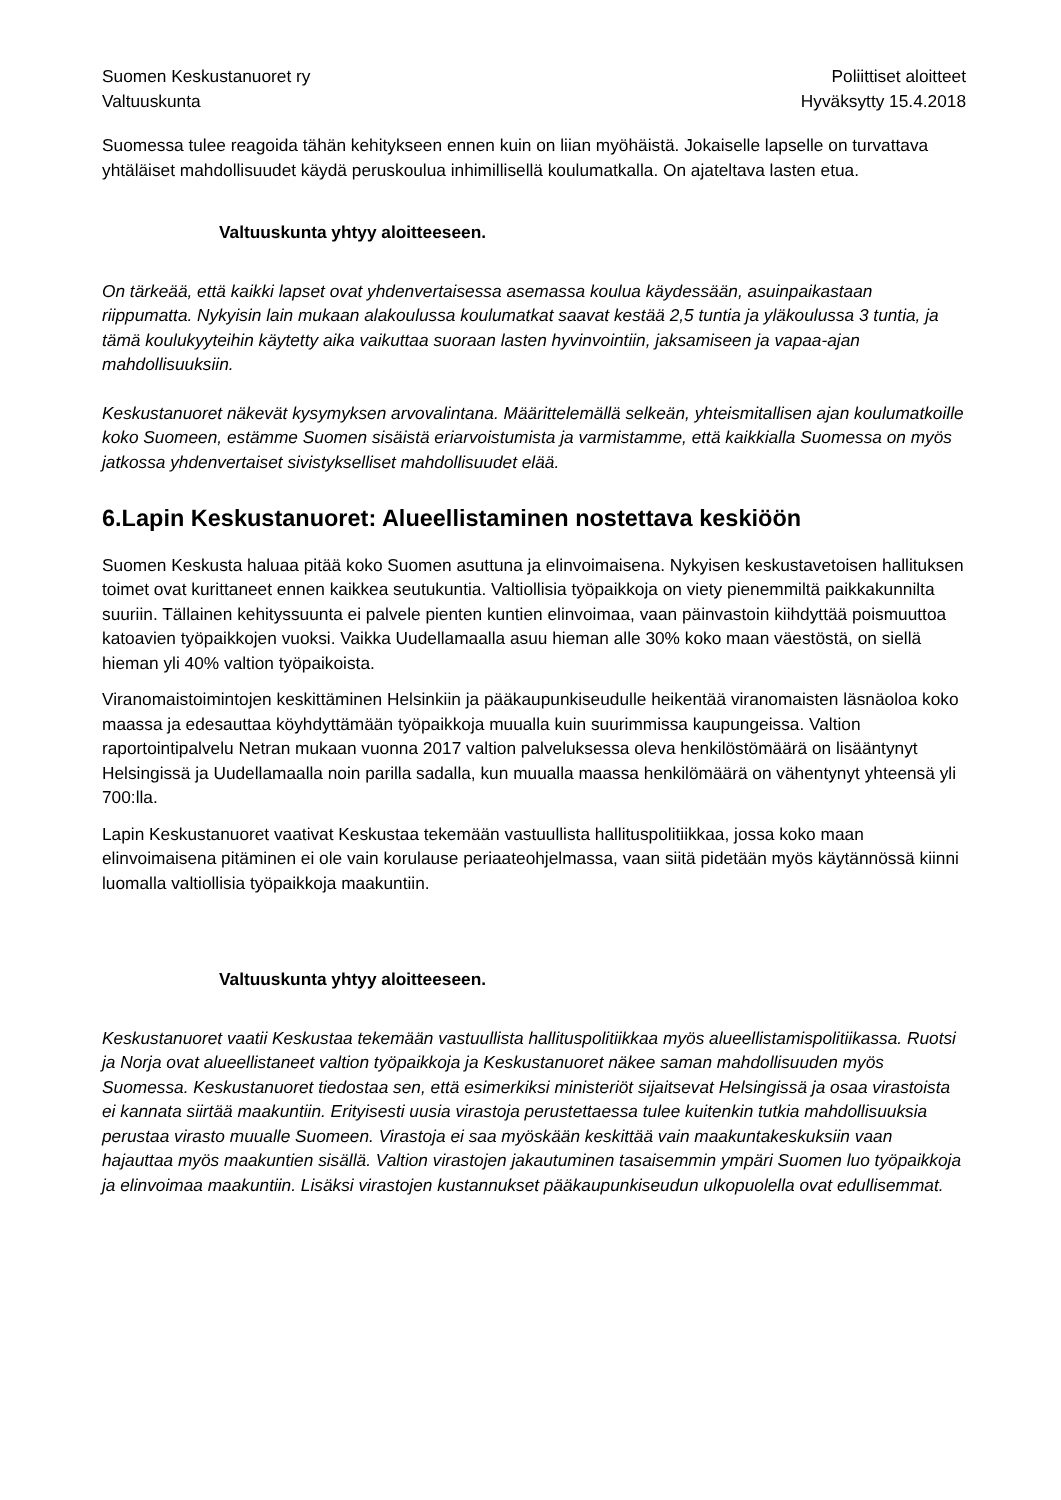Suomen Keskustanuoret ry
Valtuuskunta
Poliittiset aloitteet
Hyväksytty 15.4.2018
Suomessa tulee reagoida tähän kehitykseen ennen kuin on liian myöhäistä. Jokaiselle lapselle on turvattava yhtäläiset mahdollisuudet käydä peruskoulua inhimillisellä koulumatkalla. On ajateltava lasten etua.
Valtuuskunta yhtyy aloitteeseen.
On tärkeää, että kaikki lapset ovat yhdenvertaisessa asemassa koulua käydessään, asuinpaikastaan riippumatta. Nykyisin lain mukaan alakoulussa koulumatkat saavat kestää 2,5 tuntia ja yläkoulussa 3 tuntia, ja tämä koulukyyteihin käytetty aika vaikuttaa suoraan lasten hyvinvointiin, jaksamiseen ja vapaa-ajan mahdollisuuksiin.
Keskustanuoret näkevät kysymyksen arvovalintana. Määrittelemällä selkeän, yhteismitallisen ajan koulumatkoille koko Suomeen, estämme Suomen sisäistä eriarvoistumista ja varmistamme, että kaikkialla Suomessa on myös jatkossa yhdenvertaiset sivistykselliset mahdollisuudet elää.
6.Lapin Keskustanuoret: Alueellistaminen nostettava keskiöön
Suomen Keskusta haluaa pitää koko Suomen asuttuna ja elinvoimaisena. Nykyisen keskustavetoisen hallituksen toimet ovat kurittaneet ennen kaikkea seutukuntia. Valtiollisia työpaikkoja on viety pienemmiltä paikkakunnilta suuriin. Tällainen kehityssuunta ei palvele pienten kuntien elinvoimaa, vaan päinvastoin kiihdyttää poismuuttoa katoavien työpaikkojen vuoksi. Vaikka Uudellamaalla asuu hieman alle 30% koko maan väestöstä, on siellä hieman yli 40% valtion työpaikoista.
Viranomaistoimintojen keskittäminen Helsinkiin ja pääkaupunkiseudulle heikentää viranomaisten läsnäoloa koko maassa ja edesauttaa köyhdyttämään työpaikkoja muualla kuin suurimmissa kaupungeissa. Valtion raportointipalvelu Netran mukaan vuonna 2017 valtion palveluksessa oleva henkilöstömäärä on lisääntynyt Helsingissä ja Uudellamaalla noin parilla sadalla, kun muualla maassa henkilömäärä on vähentynyt yhteensä yli 700:lla.
Lapin Keskustanuoret vaativat Keskustaa tekemään vastuullista hallituspolitiikkaa, jossa koko maan elinvoimaisena pitäminen ei ole vain korulause periaateohjelmassa, vaan siitä pidetään myös käytännössä kiinni luomalla valtiollisia työpaikkoja maakuntiin.
Valtuuskunta yhtyy aloitteeseen.
Keskustanuoret vaatii Keskustaa tekemään vastuullista hallituspolitiikkaa myös alueellistamispolitiikassa. Ruotsi ja Norja ovat alueellistaneet valtion työpaikkoja ja Keskustanuoret näkee saman mahdollisuuden myös Suomessa. Keskustanuoret tiedostaa sen, että esimerkiksi ministeriöt sijaitsevat Helsingissä ja osaa virastoista ei kannata siirtää maakuntiin. Erityisesti uusia virastoja perustettaessa tulee kuitenkin tutkia mahdollisuuksia perustaa virasto muualle Suomeen. Virastoja ei saa myöskään keskittää vain maakuntakeskuksiin vaan hajauttaa myös maakuntien sisällä. Valtion virastojen jakautuminen tasaisemmin ympäri Suomen luo työpaikkoja ja elinvoimaa maakuntiin. Lisäksi virastojen kustannukset pääkaupunkiseudun ulkopuolella ovat edullisemmat.